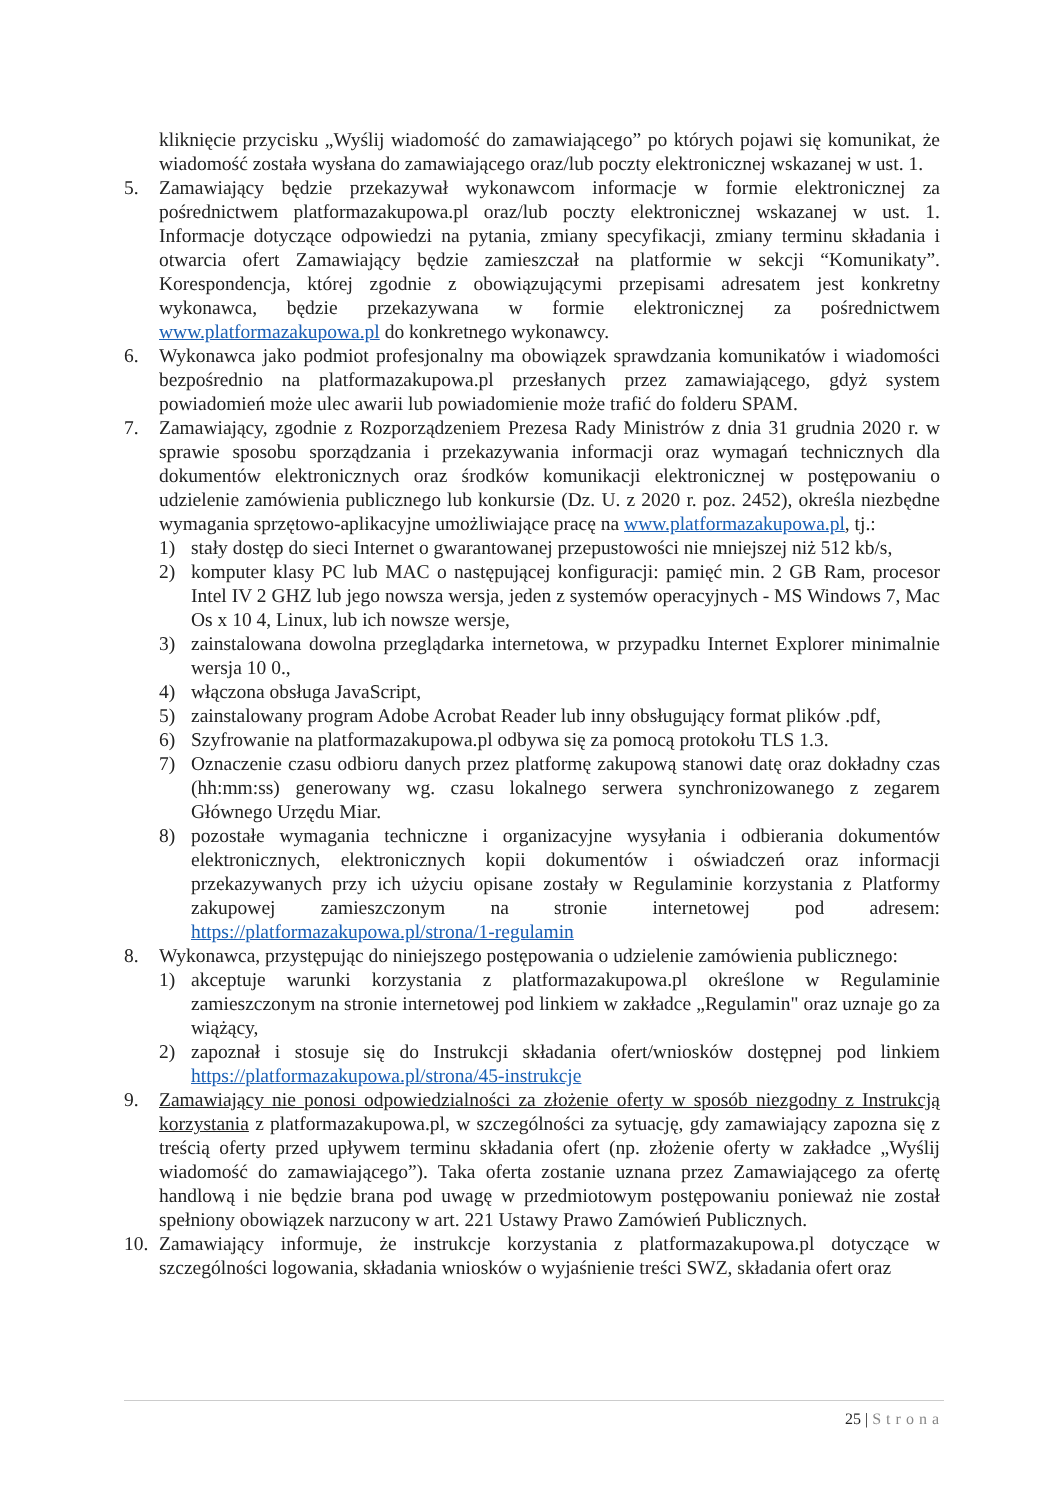kliknięcie przycisku „Wyślij wiadomość do zamawiającego” po których pojawi się komunikat, że wiadomość została wysłana do zamawiającego oraz/lub poczty elektronicznej wskazanej w ust. 1.
5. Zamawiający będzie przekazywał wykonawcom informacje w formie elektronicznej za pośrednictwem platformazakupowa.pl oraz/lub poczty elektronicznej wskazanej w ust. 1. Informacje dotyczące odpowiedzi na pytania, zmiany specyfikacji, zmiany terminu składania i otwarcia ofert Zamawiający będzie zamieszczał na platformie w sekcji “Komunikaty”. Korespondencja, której zgodnie z obowiązującymi przepisami adresatem jest konkretny wykonawca, będzie przekazywana w formie elektronicznej za pośrednictwem www.platformazakupowa.pl do konkretnego wykonawcy.
6. Wykonawca jako podmiot profesjonalny ma obowiązek sprawdzania komunikatów i wiadomości bezpośrednio na platformazakupowa.pl przesłanych przez zamawiającego, gdyż system powiadomień może ulec awarii lub powiadomienie może trafić do folderu SPAM.
7. Zamawiający, zgodnie z Rozporządzeniem Prezesa Rady Ministrów z dnia 31 grudnia 2020 r. w sprawie sposobu sporządzania i przekazywania informacji oraz wymagań technicznych dla dokumentów elektronicznych oraz środków komunikacji elektronicznej w postępowaniu o udzielenie zamówienia publicznego lub konkursie (Dz. U. z 2020 r. poz. 2452), określa niezbędne wymagania sprzętowo-aplikacyjne umożliwiające pracę na www.platformazakupowa.pl, tj.:
1) stały dostęp do sieci Internet o gwarantowanej przepustowości nie mniejszej niż 512 kb/s,
2) komputer klasy PC lub MAC o następującej konfiguracji: pamięć min. 2 GB Ram, procesor Intel IV 2 GHZ lub jego nowsza wersja, jeden z systemów operacyjnych - MS Windows 7, Mac Os x 10 4, Linux, lub ich nowsze wersje,
3) zainstalowana dowolna przeglądarka internetowa, w przypadku Internet Explorer minimalnie wersja 10 0.,
4) włączona obsługa JavaScript,
5) zainstalowany program Adobe Acrobat Reader lub inny obsługujący format plików .pdf,
6) Szyfrowanie na platformazakupowa.pl odbywa się za pomocą protokołu TLS 1.3.
7) Oznaczenie czasu odbioru danych przez platformę zakupową stanowi datę oraz dokładny czas (hh:mm:ss) generowany wg. czasu lokalnego serwera synchronizowanego z zegarem Głównego Urzędu Miar.
8) pozostałe wymagania techniczne i organizacyjne wysyłania i odbierania dokumentów elektronicznych, elektronicznych kopii dokumentów i oświadczeń oraz informacji przekazywanych przy ich użyciu opisane zostały w Regulaminie korzystania z Platformy zakupowej zamieszczonym na stronie internetowej pod adresem: https://platformazakupowa.pl/strona/1-regulamin
8. Wykonawca, przystępując do niniejszego postępowania o udzielenie zamówienia publicznego:
1) akceptuje warunki korzystania z platformazakupowa.pl określone w Regulaminie zamieszczonym na stronie internetowej pod linkiem w zakładce „Regulamin" oraz uznaje go za wiążący,
2) zapoznał i stosuje się do Instrukcji składania ofert/wniosków dostępnej pod linkiem https://platformazakupowa.pl/strona/45-instrukcje
9. Zamawiający nie ponosi odpowiedzialności za złożenie oferty w sposób niezgodny z Instrukcją korzystania z platformazakupowa.pl, w szczególności za sytuację, gdy zamawiający zapozna się z treścią oferty przed upływem terminu składania ofert (np. złożenie oferty w zakładce „Wyślij wiadomość do zamawiającego”). Taka oferta zostanie uznana przez Zamawiającego za ofertę handlową i nie będzie brana pod uwagę w przedmiotowym postępowaniu ponieważ nie został spełniony obowiązek narzucony w art. 221 Ustawy Prawo Zamówień Publicznych.
10.
Zamawiający informuje, że instrukcje korzystania z platformazakupowa.pl dotyczące w szczególności logowania, składania wniosków o wyjaśnienie treści SWZ, składania ofert oraz
25 | Strona